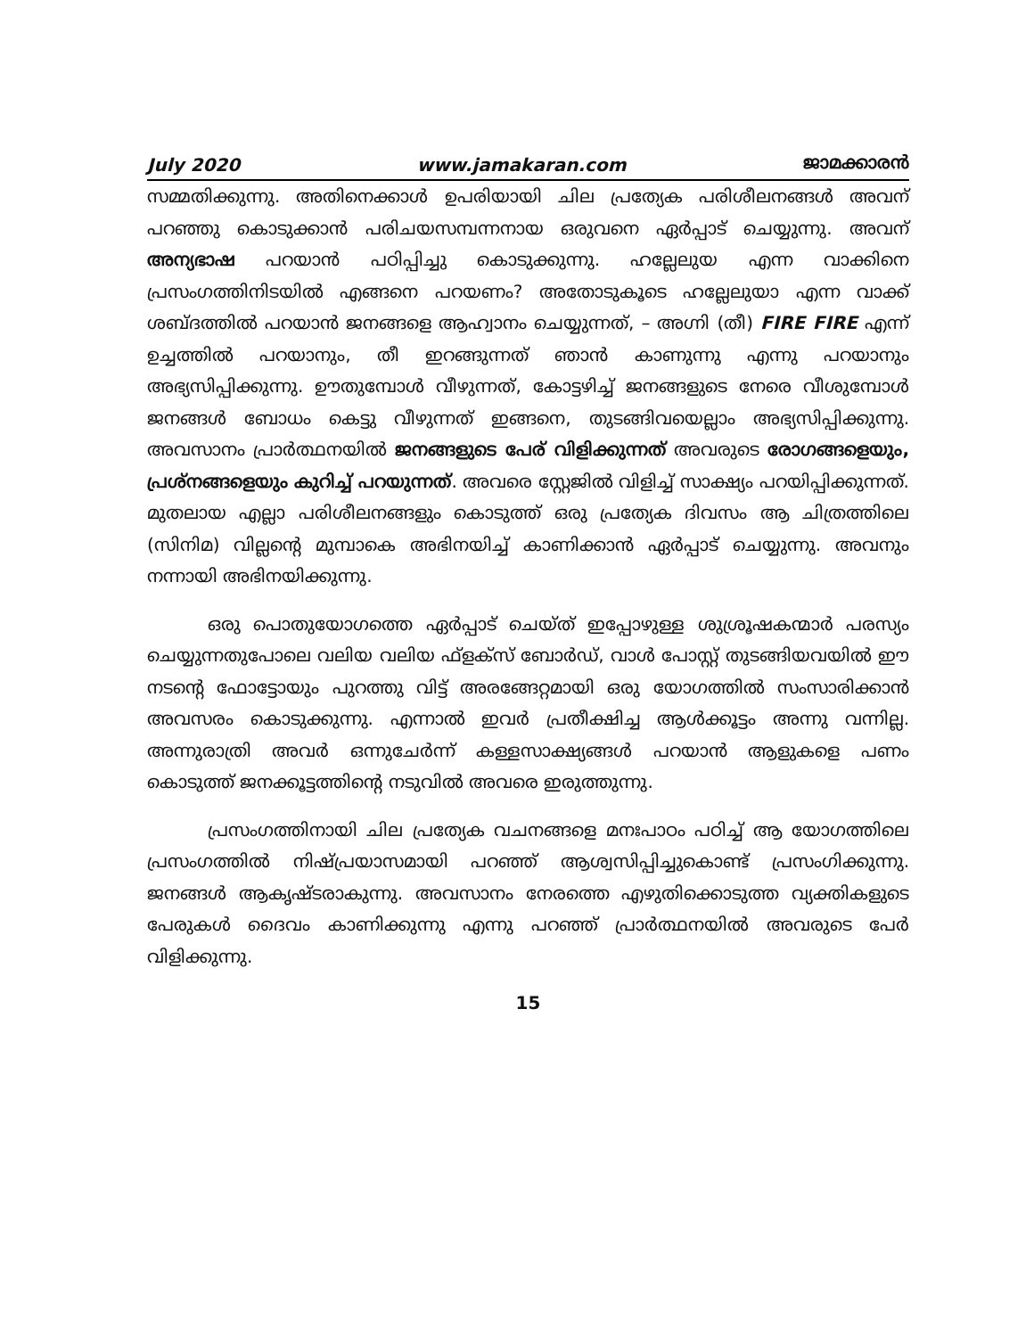July 2020 www.jamakaran.com ജാമക്കാരൻ
സമ്മതിക്കുന്നു. അതിനെക്കാൾ ഉപരിയായി ചില പ്രത്യേക പരിശീലനങ്ങൾ അവന് പറഞ്ഞു കൊടുക്കാൻ പരിചയസമ്പന്നനായ ഒരുവനെ ഏർപ്പാട് ചെയ്യുന്നു. അവന് അന്യഭാഷ പറയാൻ പഠിപ്പിച്ചു കൊടുക്കുന്നു. ഹല്ലേലുയ എന്ന വാക്കിനെ പ്രസംഗത്തിനിടയിൽ എങ്ങനെ പറയണം? അതോടുകൂടെ ഹല്ലേലുയാ എന്ന വാക്ക് ശബ്ദത്തിൽ പറയാൻ ജനങ്ങളെ ആഹ്വാനം ചെയ്യുന്നത്, – അഗ്നി (തീ) FIRE FIRE എന്ന് ഉച്ചത്തിൽ പറയാനും, തീ ഇറങ്ങുന്നത് ഞാൻ കാണുന്നു എന്നു പറയാനും അഭ്യസിപ്പിക്കുന്നു. ഊതുമ്പോൾ വീഴുന്നത്, കോട്ടഴിച്ച് ജനങ്ങളുടെ നേരെ വീശുമ്പോൾ ജനങ്ങൾ ബോധം കെട്ടു വീഴുന്നത് ഇങ്ങനെ, തുടങ്ങിവയെല്ലാം അഭ്യസിപ്പിക്കുന്നു. അവസാനം പ്രാർത്ഥനയിൽ ജനങ്ങളുടെ പേര് വിളിക്കുന്നത് അവരുടെ രോഗങ്ങളെയും, പ്രശ്നങ്ങളെയും കുറിച്ച് പറയുന്നത്. അവരെ സ്റ്റേജിൽ വിളിച്ച് സാക്ഷ്യം പറയിപ്പിക്കുന്നത്. മുതലായ എല്ലാ പരിശീലനങ്ങളും കൊടുത്ത് ഒരു പ്രത്യേക ദിവസം ആ ചിത്രത്തിലെ (സിനിമ) വില്ലന്റെ മുമ്പാകെ അഭിനയിച്ച് കാണിക്കാൻ ഏർപ്പാട് ചെയ്യുന്നു. അവനും നന്നായി അഭിനയിക്കുന്നു.
ഒരു പൊതുയോഗത്തെ ഏർപ്പാട് ചെയ്ത് ഇപ്പോഴുള്ള ശുശ്രൂഷകന്മാർ പരസ്യം ചെയ്യുന്നതുപോലെ വലിയ വലിയ ഫ്ളക്സ് ബോർഡ്, വാൾ പോസ്റ്റ് തുടങ്ങിയവയിൽ ഈ നടന്റെ ഫോട്ടോയും പുറത്തു വിട്ട് അരങ്ങേറ്റമായി ഒരു യോഗത്തിൽ സംസാരിക്കാൻ അവസരം കൊടുക്കുന്നു. എന്നാൽ ഇവർ പ്രതീക്ഷിച്ച ആൾക്കൂട്ടം അന്നു വന്നില്ല. അന്നുരാത്രി അവർ ഒന്നുചേർന്ന് കള്ളസാക്ഷ്യങ്ങൾ പറയാൻ ആളുകളെ പണം കൊടുത്ത് ജനക്കൂട്ടത്തിന്റെ നടുവിൽ അവരെ ഇരുത്തുന്നു.
പ്രസംഗത്തിനായി ചില പ്രത്യേക വചനങ്ങളെ മനഃപാഠം പഠിച്ച് ആ യോഗത്തിലെ പ്രസംഗത്തിൽ നിഷ്പ്രയാസമായി പറഞ്ഞ് ആശ്വസിപ്പിച്ചുകൊണ്ട് പ്രസംഗിക്കുന്നു. ജനങ്ങൾ ആകൃഷ്ടരാകുന്നു. അവസാനം നേരത്തെ എഴുതിക്കൊടുത്ത വ്യക്തികളുടെ പേരുകൾ ദൈവം കാണിക്കുന്നു എന്നു പറഞ്ഞ് പ്രാർത്ഥനയിൽ അവരുടെ പേർ വിളിക്കുന്നു.
15